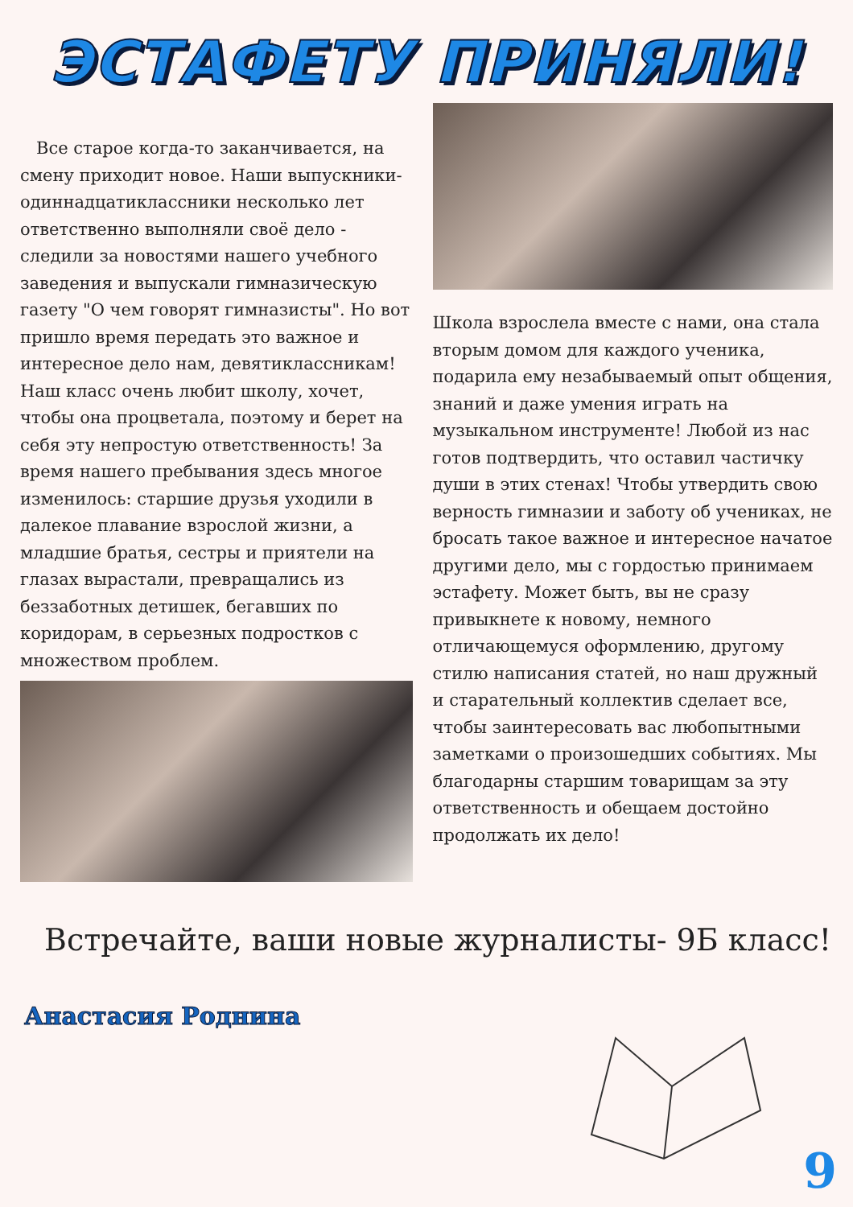ЭСТАФЕТУ ПРИНЯЛИ!
Все старое когда-то заканчивается, на смену приходит новое. Наши выпускники-одиннадцатиклассники несколько лет ответственно выполняли своё дело - следили за новостями нашего учебного заведения и выпускали гимназическую газету "О чем говорят гимназисты". Но вот пришло время передать это важное и интересное дело нам, девятиклассникам! Наш класс очень любит школу, хочет, чтобы она процветала, поэтому и берет на себя эту непростую ответственность! За время нашего пребывания здесь многое изменилось: старшие друзья уходили в далекое плавание взрослой жизни, а младшие братья, сестры и приятели на глазах вырастали, превращались из беззаботных детишек, бегавших по коридорам, в серьезных подростков с множеством проблем.
Школа взрослела вместе с нами, она стала вторым домом для каждого ученика, подарила ему незабываемый опыт общения, знаний и даже умения играть на музыкальном инструменте! Любой из нас готов подтвердить, что оставил частичку души в этих стенах! Чтобы утвердить свою верность гимназии и заботу об учениках, не бросать такое важное и интересное начатое другими дело, мы с гордостью принимаем эстафету. Может быть, вы не сразу привыкнете к новому, немного отличающемуся оформлению, другому стилю написания статей, но наш дружный и старательный коллектив сделает все, чтобы заинтересовать вас любопытными заметками о произошедших событиях. Мы благодарны старшим товарищам за эту ответственность и обещаем достойно продолжать их дело!
Встречайте, ваши новые журналисты- 9Б класс!
Анастасия Роднина
9